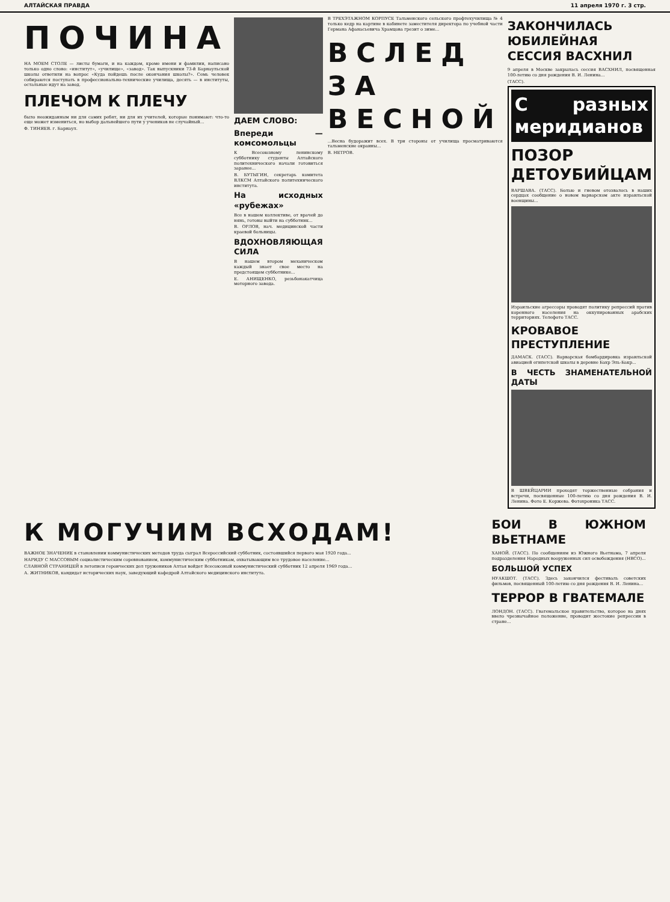АЛТАЙСКАЯ ПРАВДА 11 апреля 1970 г. 3 стр.
ПОЧИНА
НА МОЕМ СТОЛЕ — листы бумаги, и на каждом, кроме имени и фамилии, написано только одно слово: «институт», «училище», «завод». Так выпускники 73-й Барнаульской школы ответили на вопрос «Куда пойдешь после окончания школы?». Семь человек собираются поступать в профессионально-технические училища, десять — в институты, остальные идут на завод.
ПЛЕЧОМ К ПЛЕЧУ
было неожиданным ни для самих ребят, ни для их учителей, которые понимают: что-то еще может измениться, но выбор дальнейшего пути у учеников не случайный...
Ф. ТИНЯЕВ. г. Барнаул.
ДАЕМ СЛОВО:
Впереди — комсомольцы
К Всесоюзному ленинскому субботнику студенты Алтайского политехнического начали готовиться заранее...
В. БУТЫГИН, секретарь комитета ВЛКСМ Алтайского политехнического института.
На исходных «рубежах»
Все в нашем коллективе, от врачей до нянь, готовы выйти на субботник...
В. ОРЛОВ, нач. медицинской части краевой больницы.
ВДОХНОВЛЯЮЩАЯ СИЛА
В нашем втором механическом каждый знает свое место на предстоящем субботнике...
Е. АНИЩЕНКО, резьбонакатчица моторного завода.
В ТРЕХЭТАЖНОМ КОРПУСЕ Тальменского сельского профтехучилища № 4 только кедр на картине в кабинете заместителя директора по учебной части Германа Афанасьевича Храмцова грезит о зиме...
ВСЛЕД ЗА ВЕСНОЙ
...Весна будоражит всех. В три стороны от училища просматриваются тальменские окраины...
В. НЕТРОВ.
ЗАКОНЧИЛАСЬ ЮБИЛЕЙНАЯ СЕССИЯ ВАСХНИЛ
9 апреля в Москве закрылась сессия ВАСХНИЛ, посвященная 100-летию со дня рождения В. И. Ленина...
(ТАСС).
С разных меридианов
ПОЗОР ДЕТОУБИЙЦАМ
ВАРШАВА. (ТАСС). Болью и гневом отозвалось в наших сердцах сообщение о новом варварском акте израильской военщины...
Израильские агрессоры проводят политику репрессий против коренного населения на оккупированных арабских территориях. Телефото ТАСС.
КРОВАВОЕ ПРЕСТУПЛЕНИЕ
ДАМАСК. (ТАСС). Варварская бомбардировка израильской авиацией египетской школы в деревне Бахр Эль-Бакр...
В ЧЕСТЬ ЗНАМЕНАТЕЛЬНОЙ ДАТЫ
В ШВЕЙЦАРИИ проходят торжественные собрания и встречи, посвященные 100-летию со дня рождения В. И. Ленина. Фото Е. Коржева. Фотохроника ТАСС.
К МОГУЧИМ ВСХОДАМ!
ВАЖНОЕ ЗНАЧЕНИЕ в становлении коммунистических методов труда сыграл Всероссийский субботник, состоявшийся первого мая 1920 года...
НАРЯДУ С МАССОВЫМ социалистическим соревнованием, коммунистическим субботникам, охватывающим все трудовое население...
СЛАВНОЙ СТРАНИЦЕЙ в летописи героических дел тружеников Алтая войдет Всесоюзный коммунистический субботник 12 апреля 1969 года...
А. ЖИТНИКОВ, кандидат исторических наук, заведующий кафедрой Алтайского медицинского института.
БОИ В ЮЖНОМ ВЬЕТНАМЕ
ХАНОЙ. (ТАСС). По сообщениям из Южного Вьетнама, 7 апреля подразделения Народных вооруженных сил освобождения (НВСО)...
БОЛЬШОЙ УСПЕХ
НУАКШОТ. (ТАСС). Здесь закончился фестиваль советских фильмов, посвященный 100-летию со дня рождения В. И. Ленина...
ТЕРРОР В ГВАТЕМАЛЕ
ЛОНДОН. (ТАСС). Гватемальское правительство, которое на днях ввело чрезвычайное положение, проводит жестокие репрессии в стране...